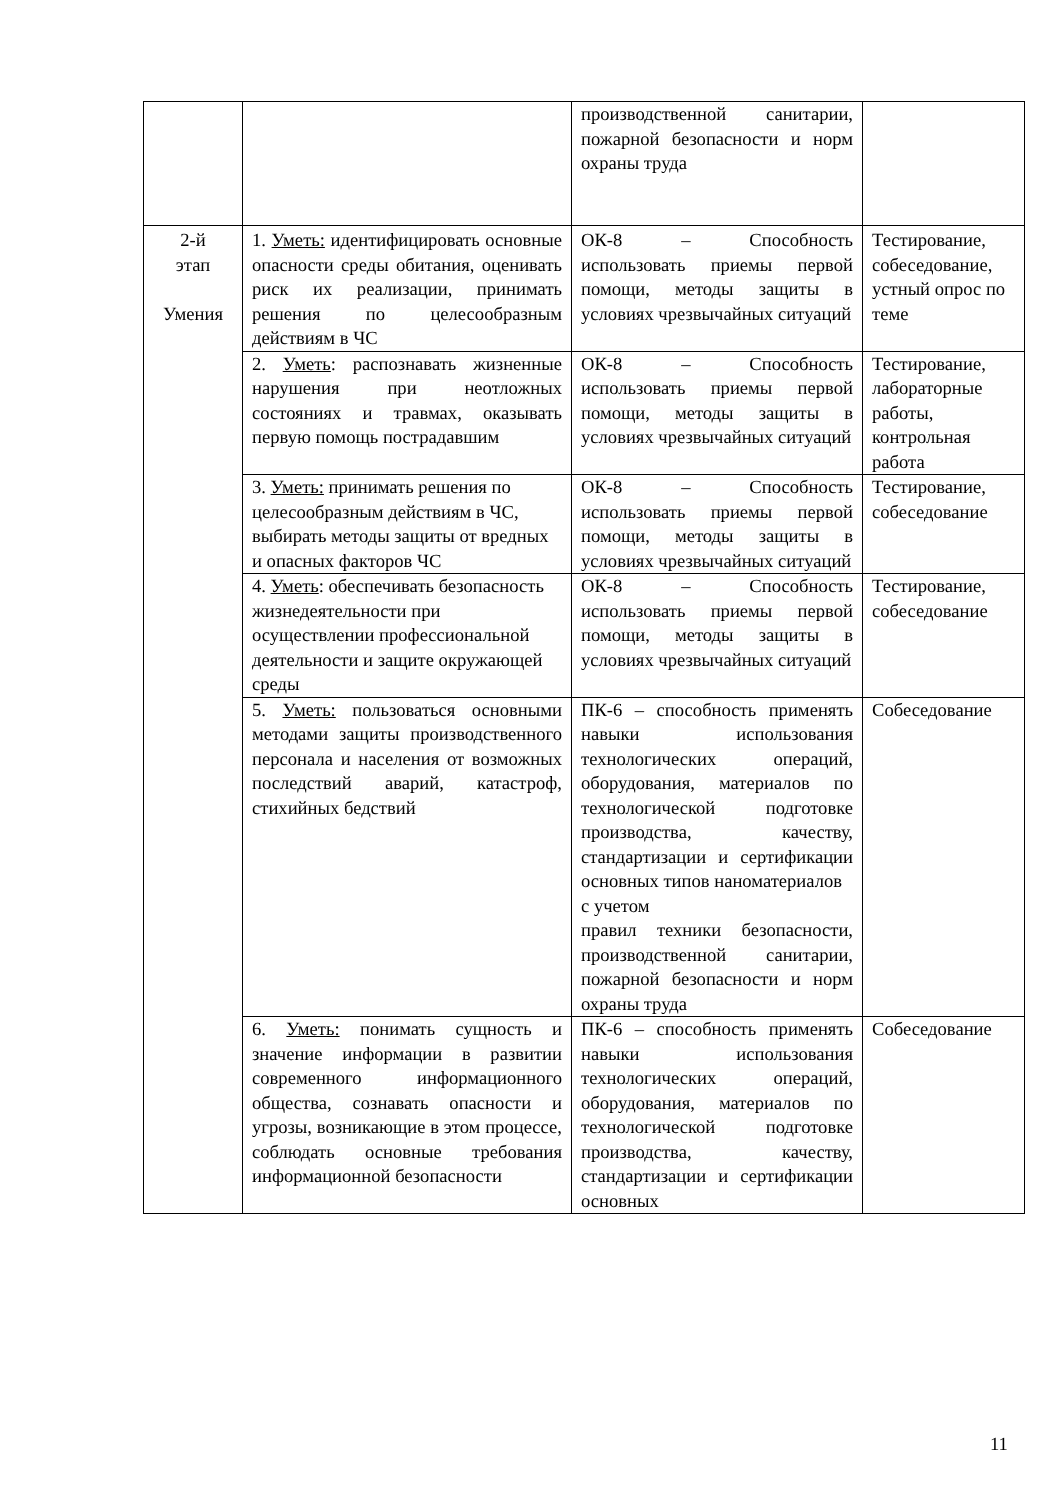| | | производственной санитарии, пожарной безопасности и норм охраны труда | |
| 2-й этап Умения | 1. Уметь: идентифицировать основные опасности среды обитания, оценивать риск их реализации, принимать решения по целесообразным действиям в ЧС | ОК-8 – Способность использовать приемы первой помощи, методы защиты в условиях чрезвычайных ситуаций | Тестирование, собеседование, устный опрос по теме |
| | 2. Уметь : распознавать жизненные нарушения при неотложных состояниях и травмах, оказывать первую помощь пострадавшим | ОК-8 – Способность использовать приемы первой помощи, методы защиты в условиях чрезвычайных ситуаций | Тестирование, лабораторные работы, контрольная работа |
| | 3. Уметь: принимать решения по целесообразным действиям в ЧС, выбирать методы защиты от вредных и опасных факторов ЧС | ОК-8 – Способность использовать приемы первой помощи, методы защиты в условиях чрезвычайных ситуаций | Тестирование, собеседование |
| | 4. Уметь : обеспечивать безопасность жизнедеятельности при осуществлении профессиональной деятельности и защите окружающей среды | ОК-8 – Способность использовать приемы первой помощи, методы защиты в условиях чрезвычайных ситуаций | Тестирование, собеседование |
| | 5. Уметь: пользоваться основными методами защиты производственного персонала и населения от возможных последствий аварий, катастроф, стихийных бедствий | ПК-6 – способность применять навыки использования технологических операций, оборудования, материалов по технологической подготовке производства, качеству, стандартизации и сертификации основных типов наноматериалов с учетом правил техники безопасности, производственной санитарии, пожарной безопасности и норм охраны труда | Собеседование |
| | 6. Уметь: понимать сущность и значение информации в развитии современного информационного общества, сознавать опасности и угрозы, возникающие в этом процессе, соблюдать основные требования информационной безопасности | ПК-6 – способность применять навыки использования технологических операций, оборудования, материалов по технологической подготовке производства, качеству, стандартизации и сертификации основных | Собеседование |
11